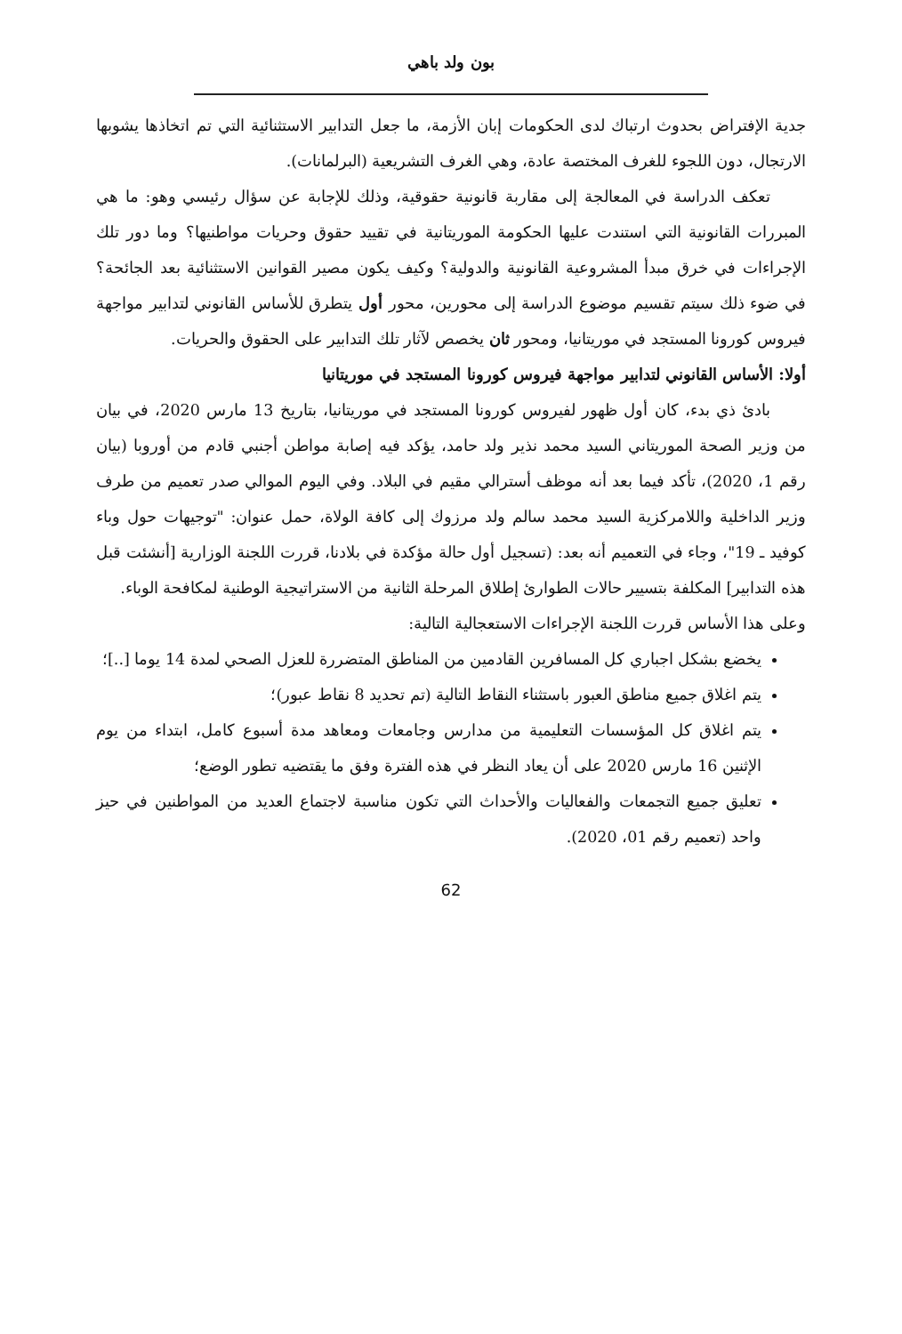بون ولد باهي
جدية الإفتراض بحدوث ارتباك لدى الحكومات إبان الأزمة، ما جعل التدابير الاستثنائية التي تم اتخاذها يشوبها الارتجال، دون اللجوء للغرف المختصة عادة، وهي الغرف التشريعية (البرلمانات).
تعكف الدراسة في المعالجة إلى مقاربة قانونية حقوقية، وذلك للإجابة عن سؤال رئيسي وهو: ما هي المبررات القانونية التي استندت عليها الحكومة الموريتانية في تقييد حقوق وحريات مواطنيها؟ وما دور تلك الإجراءات في خرق مبدأ المشروعية القانونية والدولية؟ وكيف يكون مصير القوانين الاستثنائية بعد الجائحة؟ في ضوء ذلك سيتم تقسيم موضوع الدراسة إلى محورين، محور أول يتطرق للأساس القانوني لتدابير مواجهة فيروس كورونا المستجد في موريتانيا، ومحور ثان يخصص لآثار تلك التدابير على الحقوق والحريات.
أولا: الأساس القانوني لتدابير مواجهة فيروس كورونا المستجد في موريتانيا
بادئ ذي بدء، كان أول ظهور لفيروس كورونا المستجد في موريتانيا، بتاريخ 13 مارس 2020، في بيان من وزير الصحة الموريتاني السيد محمد نذير ولد حامد، يؤكد فيه إصابة مواطن أجنبي قادم من أوروبا (بيان رقم 1، 2020)، تأكد فيما بعد أنه موظف أسترالي مقيم في البلاد. وفي اليوم الموالي صدر تعميم من طرف وزير الداخلية واللامركزية السيد محمد سالم ولد مرزوك إلى كافة الولاة، حمل عنوان: "توجيهات حول وباء كوفيد ـ 19"، وجاء في التعميم أنه بعد: (تسجيل أول حالة مؤكدة في بلادنا، قررت اللجنة الوزارية [أنشئت قبل هذه التدابير] المكلفة بتسيير حالات الطوارئ إطلاق المرحلة الثانية من الاستراتيجية الوطنية لمكافحة الوباء.
وعلى هذا الأساس قررت اللجنة الإجراءات الاستعجالية التالية:
يخضع بشكل اجباري كل المسافرين القادمين من المناطق المتضررة للعزل الصحي لمدة 14 يوما [..]؛
يتم اغلاق جميع مناطق العبور باستثناء النقاط التالية (تم تحديد 8 نقاط عبور)؛
يتم اغلاق كل المؤسسات التعليمية من مدارس وجامعات ومعاهد مدة أسبوع كامل، ابتداء من يوم الإثنين 16 مارس 2020 على أن يعاد النظر في هذه الفترة وفق ما يقتضيه تطور الوضع؛
تعليق جميع التجمعات والفعاليات والأحداث التي تكون مناسبة لاجتماع العديد من المواطنين في حيز واحد (تعميم رقم 01، 2020).
62